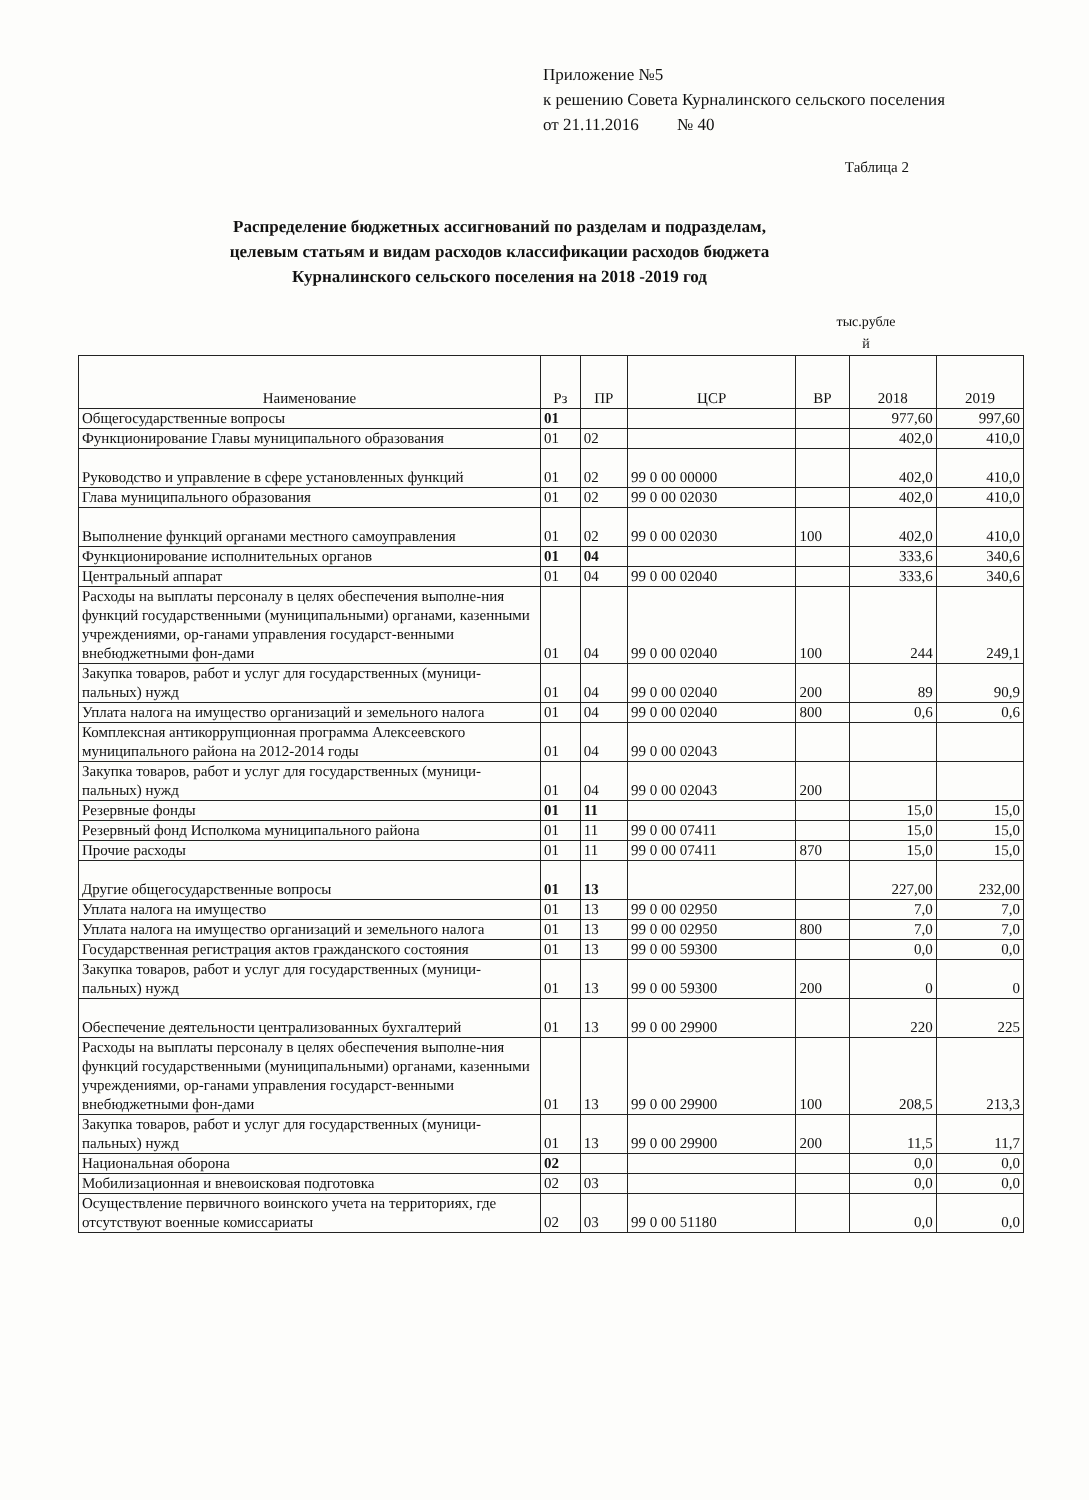Приложение №5
к решению Совета Курналинского сельского поселения
от 21.11.2016 № 40
Таблица 2
Распределение бюджетных ассигнований по разделам и подразделам,
целевым статьям и видам расходов классификации расходов бюджета
Курналинского сельского поселения на 2018 -2019 год
тыс.рубле
й
| Наименование | Рз | ПР | ЦСР | ВР | 2018 | 2019 |
| --- | --- | --- | --- | --- | --- | --- |
| Общегосударственные вопросы | 01 | | | | 977,60 | 997,60 |
| Функционирование Главы муниципального образования | 01 | 02 | | | 402,0 | 410,0 |
| Руководство и управление в сфере установленных функций | 01 | 02 | 99 0 00 00000 | | 402,0 | 410,0 |
| Глава муниципального образования | 01 | 02 | 99 0 00 02030 | | 402,0 | 410,0 |
| Выполнение функций органами местного самоуправления | 01 | 02 | 99 0 00 02030 | 100 | 402,0 | 410,0 |
| Функционирование исполнительных органов | 01 | 04 | | | 333,6 | 340,6 |
| Центральный аппарат | 01 | 04 | 99 0 00 02040 | | 333,6 | 340,6 |
| Расходы на выплаты персоналу в целях обеспечения выполне-ния функций государственными (муниципальными) органами, казенными учреждениями, ор-ганами управления государст-венными внебюджетными фон-дами | 01 | 04 | 99 0 00 02040 | 100 | 244 | 249,1 |
| Закупка товаров, работ и услуг для государственных (муници-пальных) нужд | 01 | 04 | 99 0 00 02040 | 200 | 89 | 90,9 |
| Уплата налога на имущество организаций и земельного налога | 01 | 04 | 99 0 00 02040 | 800 | 0,6 | 0,6 |
| Комплексная антикоррупционная программа Алексеевского муниципального района на 2012-2014 годы | 01 | 04 | 99 0 00 02043 | | | |
| Закупка товаров, работ и услуг для государственных (муници-пальных) нужд | 01 | 04 | 99 0 00 02043 | 200 | | |
| Резервные фонды | 01 | 11 | | | 15,0 | 15,0 |
| Резервный фонд Исполкома муниципального района | 01 | 11 | 99 0 00 07411 | | 15,0 | 15,0 |
| Прочие расходы | 01 | 11 | 99 0 00 07411 | 870 | 15,0 | 15,0 |
| Другие общегосударственные вопросы | 01 | 13 | | | 227,00 | 232,00 |
| Уплата налога на имущество | 01 | 13 | 99 0 00 02950 | | 7,0 | 7,0 |
| Уплата налога на имущество организаций и земельного налога | 01 | 13 | 99 0 00 02950 | 800 | 7,0 | 7,0 |
| Государственная регистрация актов гражданского состояния | 01 | 13 | 99 0 00 59300 | | 0,0 | 0,0 |
| Закупка товаров, работ и услуг для государственных (муници-пальных) нужд | 01 | 13 | 99 0 00 59300 | 200 | 0 | 0 |
| Обеспечение деятельности централизованных бухгалтерий | 01 | 13 | 99 0 00 29900 | | 220 | 225 |
| Расходы на выплаты персоналу в целях обеспечения выполне-ния функций государственными (муниципальными) органами, казенными учреждениями, ор-ганами управления государст-венными внебюджетными фон-дами | 01 | 13 | 99 0 00 29900 | 100 | 208,5 | 213,3 |
| Закупка товаров, работ и услуг для государственных (муници-пальных) нужд | 01 | 13 | 99 0 00 29900 | 200 | 11,5 | 11,7 |
| Национальная оборона | 02 | | | | 0,0 | 0,0 |
| Мобилизационная и вневоисковая подготовка | 02 | 03 | | | 0,0 | 0,0 |
| Осуществление первичного воинского учета на территориях, где отсутствуют военные комиссариаты | 02 | 03 | 99 0 00 51180 | | 0,0 | 0,0 |